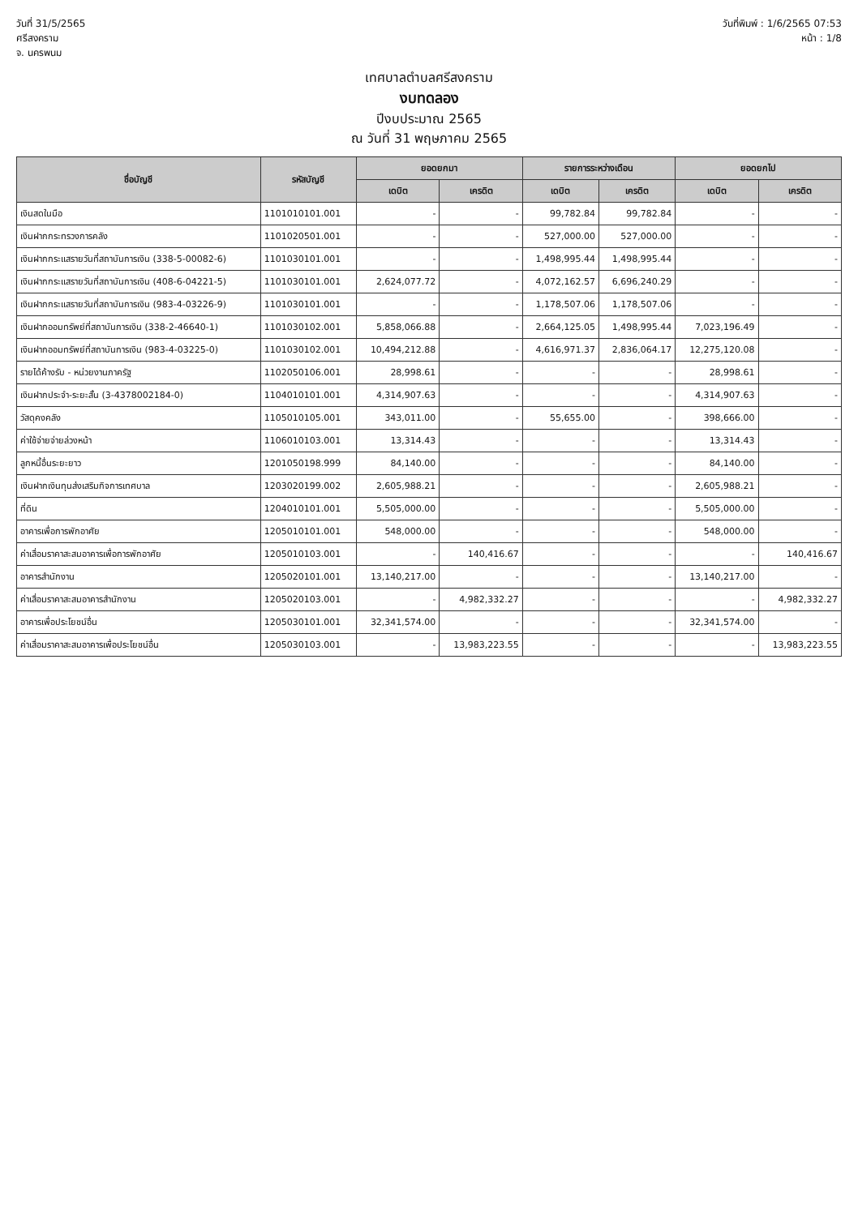วันที่ 31/5/2565
ศรีสงคราม
จ. นครพนม
วันที่พิมพ์ : 1/6/2565 07:53
หน้า : 1/8
เทศบาลตำบลศรีสงคราม
งบทดลอง
ปีงบประมาณ 2565
ณ วันที่ 31 พฤษภาคม 2565
| ชื่อบัญชี | รหัสบัญชี | ยอดยกมา | | รายการระหว่างเดือน | | ยอดยกไป | |
| --- | --- | --- | --- | --- | --- | --- | --- |
| | | เดบิต | เครดิต | เดบิต | เครดิต | เดบิต | เครดิต |
| เงินสดในมือ | 1101010101.001 | - | - | 99,782.84 | 99,782.84 | - | - |
| เงินฝากกระทรวงการคลัง | 1101020501.001 | - | - | 527,000.00 | 527,000.00 | - | - |
| เงินฝากกระแสรายวันที่สถาบันการเงิน (338-5-00082-6) | 1101030101.001 | - | - | 1,498,995.44 | 1,498,995.44 | - | - |
| เงินฝากกระแสรายวันที่สถาบันการเงิน (408-6-04221-5) | 1101030101.001 | 2,624,077.72 | - | 4,072,162.57 | 6,696,240.29 | - | - |
| เงินฝากกระแสรายวันที่สถาบันการเงิน (983-4-03226-9) | 1101030101.001 | - | - | 1,178,507.06 | 1,178,507.06 | - | - |
| เงินฝากออมทรัพย์ที่สถาบันการเงิน (338-2-46640-1) | 1101030102.001 | 5,858,066.88 | - | 2,664,125.05 | 1,498,995.44 | 7,023,196.49 | - |
| เงินฝากออมทรัพย์ที่สถาบันการเงิน (983-4-03225-0) | 1101030102.001 | 10,494,212.88 | - | 4,616,971.37 | 2,836,064.17 | 12,275,120.08 | - |
| รายได้ค้างรับ - หน่วยงานภาครัฐ | 1102050106.001 | 28,998.61 | - | - | - | 28,998.61 | - |
| เงินฝากประจำ-ระยะสั้น (3-4378002184-0) | 1104010101.001 | 4,314,907.63 | - | - | - | 4,314,907.63 | - |
| วัสดุคงคลัง | 1105010105.001 | 343,011.00 | - | 55,655.00 | - | 398,666.00 | - |
| ค่าใช้จ่ายจ่ายล่วงหน้า | 1106010103.001 | 13,314.43 | - | - | - | 13,314.43 | - |
| ลูกหนี้อื่นระยะยาว | 1201050198.999 | 84,140.00 | - | - | - | 84,140.00 | - |
| เงินฝากเงินทุนส่งเสริมกิจการเทศบาล | 1203020199.002 | 2,605,988.21 | - | - | - | 2,605,988.21 | - |
| ที่ดิน | 1204010101.001 | 5,505,000.00 | - | - | - | 5,505,000.00 | - |
| อาคารเพื่อการพักอาศัย | 1205010101.001 | 548,000.00 | - | - | - | 548,000.00 | - |
| ค่าเสื่อมราคาสะสมอาคารเพื่อการพักอาศัย | 1205010103.001 | - | 140,416.67 | - | - | - | 140,416.67 |
| อาคารสำนักงาน | 1205020101.001 | 13,140,217.00 | - | - | - | 13,140,217.00 | - |
| ค่าเสื่อมราคาสะสมอาคารสำนักงาน | 1205020103.001 | - | 4,982,332.27 | - | - | - | 4,982,332.27 |
| อาคารเพื่อประโยชน์อื่น | 1205030101.001 | 32,341,574.00 | - | - | - | 32,341,574.00 | - |
| ค่าเสื่อมราคาสะสมอาคารเพื่อประโยชน์อื่น | 1205030103.001 | - | 13,983,223.55 | - | - | - | 13,983,223.55 |